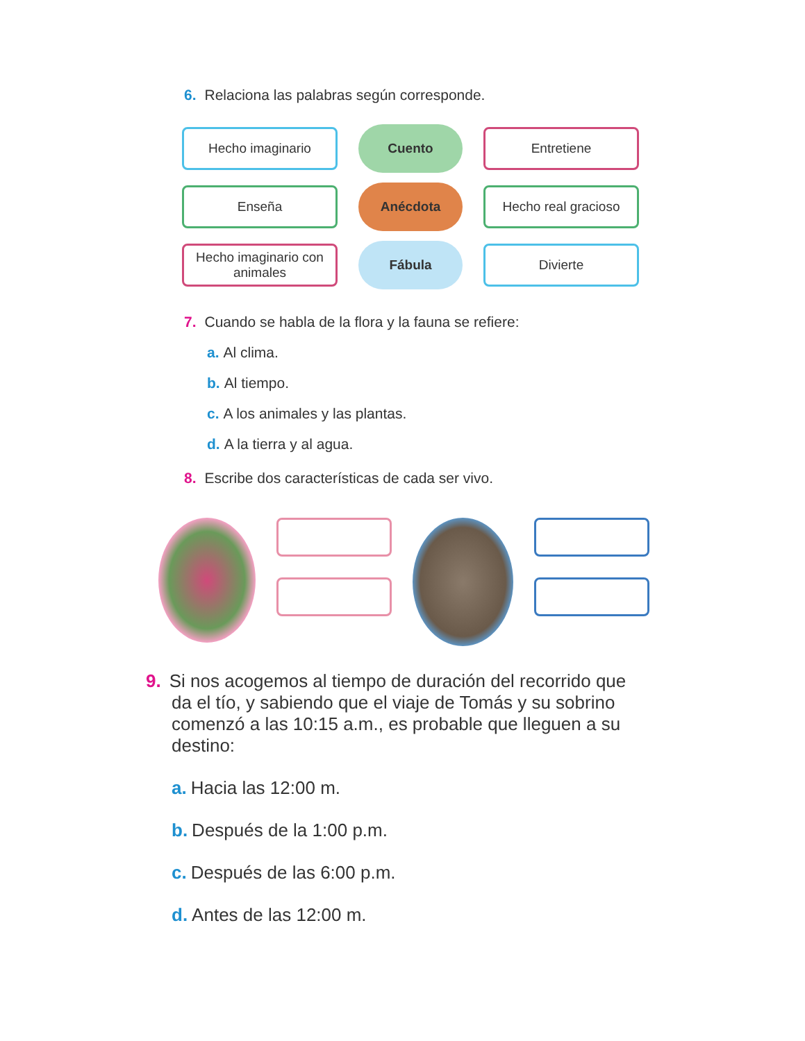6. Relaciona las palabras según corresponde.
Hecho imaginario
Cuento
Entretiene
Enseña
Anécdota
Hecho real gracioso
Hecho imaginario con animales
Fábula
Divierte
7. Cuando se habla de la flora y la fauna se refiere:
a. Al clima.
b. Al tiempo.
c. A los animales y las plantas.
d. A la tierra y al agua.
8. Escribe dos características de cada ser vivo.
9. Si nos acogemos al tiempo de duración del recorrido que da el tío, y sabiendo que el viaje de Tomás y su sobrino comenzó a las 10:15 a.m., es probable que lleguen a su destino:
a. Hacia las 12:00 m.
b. Después de la 1:00 p.m.
c. Después de las 6:00 p.m.
d. Antes de las 12:00 m.